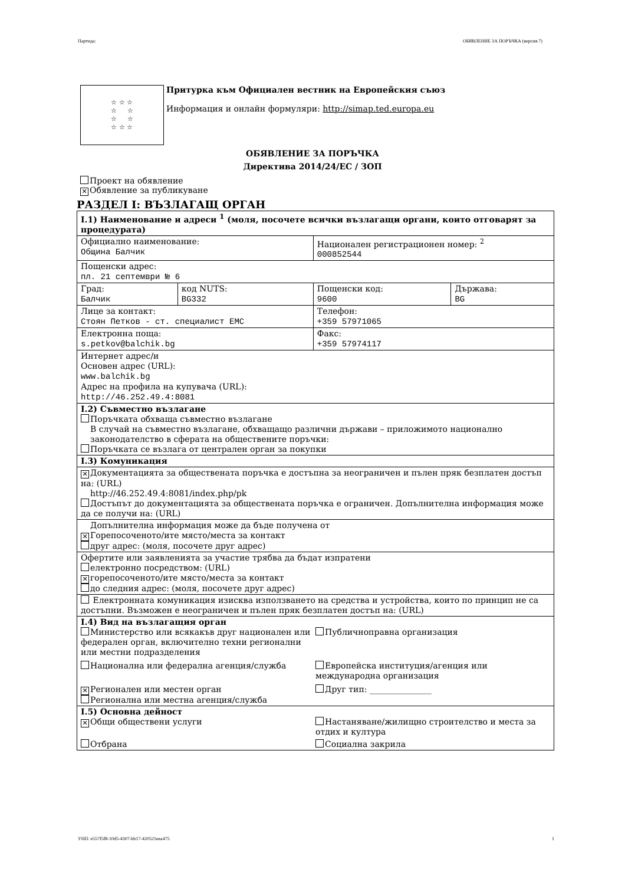Партида: ОБЯВЛЕНИЕ ЗА ПОРЪЧКА (версия 7)
☆ ☆ ☆
☆ ☆
☆ ☆
☆ ☆ ☆
Притурка към Официален вестник на Европейския съюз
Информация и онлайн формуляри: http://simap.ted.europa.eu
ОБЯВЛЕНИЕ ЗА ПОРЪЧКА
Директива 2014/24/ЕС / ЗОП
Проект на обявление
✕ Обявление за публикуване
РАЗДЕЛ I: ВЪЗЛАГАЩ ОРГАН
| I.1) Наименование и адреси <sup>1</sup> (моля, посочете всички възлагащи органи, които отговарят за процедурата) | | | |
| Официално наименование: Община Балчик | | Национален регистрационен номер: <sup>2</sup> 000852544 | |
| Пощенски адрес: пл. 21 септември № 6 | | | |
| Град: Балчик | код NUTS: BG332 | Пощенски код: 9600 | Държава: BG |
| Лице за контакт: Стоян Петков - ст. специалист ЕМС | | Телефон: +359 57971065 | |
| Електронна поща: s.petkov@balchik.bg | | Факс: +359 57974117 | |
| Интернет адрес/и Основен адрес (URL): www.balchik.bg Адрес на профила на купувача (URL): http://46.252.49.4:8081 | | | |
| I.2) Съвместно възлагане Поръчката обхваща съвместно възлагане В случай на съвместно възлагане, обхващащо различни държави – приложимото национално законодателство в сферата на обществените поръчки: Поръчката се възлага от централен орган за покупки | | | |
| I.3) Комуникация | | | |
| ✕ Документацията за обществената поръчка е достъпна за неограничен и пълен пряк безплатен достъп на: (URL) http://46.252.49.4:8081/index.php/pk Достъпът до документацията за обществената поръчка е ограничен. Допълнителна информация може да се получи на: (URL) | | | |
| Допълнителна информация може да бъде получена от ✕ Горепосоченото/ите място/места за контакт друг адрес: (моля, посочете друг адрес) | | | |
| Офертите или заявленията за участие трябва да бъдат изпратени електронно посредством: (URL) ✕ горепосоченото/ите място/места за контакт до следния адрес: (моля, посочете друг адрес) | | | |
| Електронната комуникация изисква използването на средства и устройства, които по принцип не са достъпни. Възможен е неограничен и пълен пряк безплатен достъп на: (URL) | | | |
| I.4) Вид на възлагащия орган Министерство или всякакъв друг национален или федерален орган, включително техни регионални или местни подразделения Публичноправна организация Национална или федерална агенция/служба Европейска институция/агенция или международна организация ✕ Регионален или местен орган Регионална или местна агенция/служба Друг тип: _______________ | | | |
| I.5) Основна дейност ✕ Общи обществени услуги Настаняване/жилищно строителство и места за отдих и култура Отбрана Социална закрила | | | |
УНП: e557f5f8-10d5-4307-bb17-420521eea475 1